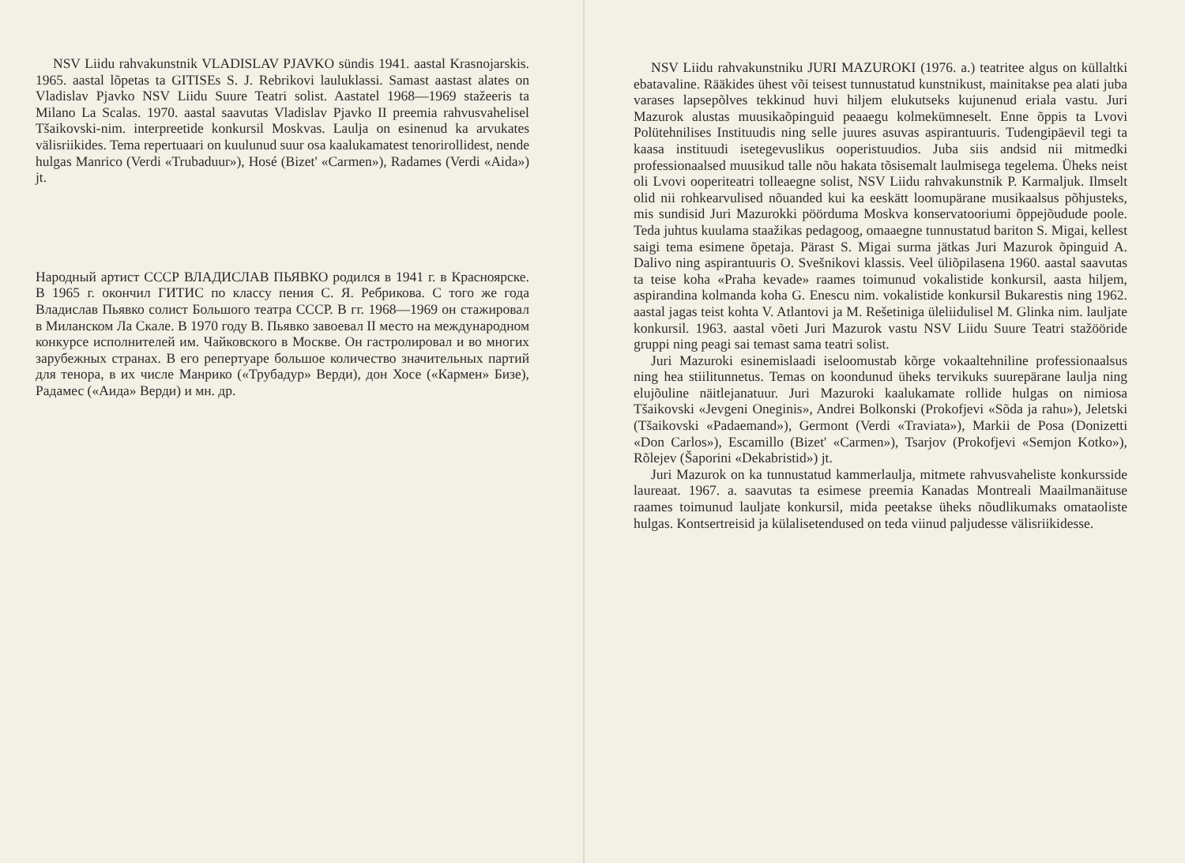NSV Liidu rahvakunstnik VLADISLAV PJAVKO sündis 1941. aastal Krasnojarskis. 1965. aastal lõpetas ta GITISEs S. J. Rebrikovi lauluklassi. Samast aastast alates on Vladislav Pjavko NSV Liidu Suure Teatri solist. Aastatel 1968—1969 stažeeris ta Milano La Scalas. 1970. aastal saavutas Vladislav Pjavko II preemia rahvusvahelisel Tšaikovski-nim. interpreetide konkursil Moskvas. Laulja on esinenud ka arvukates välisriikides. Tema repertuaari on kuulunud suur osa kaalukamatest tenorirollidest, nende hulgas Manrico (Verdi «Trubaduur»), Hosé (Bizet' «Carmen»), Radames (Verdi «Aida») jt.
Народный артист СССР ВЛАДИСЛАВ ПЬЯВКО родился в 1941 г. в Красноярске. В 1965 г. окончил ГИТИС по классу пения С. Я. Ребрикова. С того же года Владислав Пьявко солист Большого театра СССР. В гг. 1968—1969 он стажировал в Миланском Ла Скале. В 1970 году В. Пьявко завоевал II место на международном конкурсе исполнителей им. Чайковского в Москве. Он гастролировал и во многих зарубежных странах. В его репертуаре большое количество значительных партий для тенора, в их числе Манрико («Трубадур» Верди), дон Хосе («Кармен» Бизе), Радамес («Аида» Верди) и мн. др.
NSV Liidu rahvakunstniku JURI MAZUROKI (1976. a.) teatritee algus on küllaltki ebatavaline. Rääkides ühest või teisest tunnustatud kunstnikust, mainitakse pea alati juba varases lapsepõlves tekkinud huvi hiljem elukutseks kujunenud eriala vastu. Juri Mazurok alustas muusikaõpinguid peaaegu kolmekümneselt. Enne õppis ta Lvovi Polütehnilises Instituudis ning selle juures asuvas aspirantuuris. Tudengipäevil tegi ta kaasa instituudi isetegevuslikus ooperistuudios. Juba siis andsid nii mitmedki professionaalsed muusikud talle nõu hakata tõsisemalt laulmisega tegelema. Üheks neist oli Lvovi ooperiteatri tolleaegne solist, NSV Liidu rahvakunstnik P. Karmaljuk. Ilmselt olid nii rohkearvulised nõuanded kui ka eeskätt loomupärane musikaalsus põhjusteks, mis sundisid Juri Mazurokki pöörduma Moskva konservatooriumi õppejõudude poole. Teda juhtus kuulama staažikas pedagoog, omaaegne tunnustatud bariton S. Migai, kellest saigi tema esimene õpetaja. Pärast S. Migai surma jätkas Juri Mazurok õpinguid A. Dalivo ning aspirantuuris O. Svešnikovi klassis. Veel üliõpilasena 1960. aastal saavutas ta teise koha «Praha kevade» raames toimunud vokalistide konkursil, aasta hiljem, aspirandina kolmanda koha G. Enescu nim. vokalistide konkursil Bukarestis ning 1962. aastal jagas teist kohta V. Atlantovi ja M. Rešetiniga üleliidulisel M. Glinka nim. lauljate konkursil. 1963. aastal võeti Juri Mazurok vastu NSV Liidu Suure Teatri stažööride gruppi ning peagi sai temast sama teatri solist.
Juri Mazuroki esinemislaadi iseloomustab kõrge vokaaltehniline professionaalsus ning hea stiilitunnetus. Temas on koondunud üheks tervikuks suurepärane laulja ning elujõuline näitlejanatuur. Juri Mazuroki kaalukamate rollide hulgas on nimiosa Tšaikovski «Jevgeni Oneginis», Andrei Bolkonski (Prokofjevi «Sõda ja rahu»), Jeletski (Tšaikovski «Padaemand»), Germont (Verdi «Traviata»), Markii de Posa (Donizetti «Don Carlos»), Escamillo (Bizet' «Carmen»), Tsarjov (Prokofjevi «Semjon Kotko»), Rõlejev (Šaporini «Dekabristid») jt.
Juri Mazurok on ka tunnustatud kammerlaulja, mitmete rahvusvaheliste konkursside laureaat. 1967. a. saavutas ta esimese preemia Kanadas Montreali Maailmanäituse raames toimunud lauljate konkursil, mida peetakse üheks nõudlikumaks omataoliste hulgas. Kontsertreisid ja külalisetendused on teda viinud paljudesse välisriikidesse.